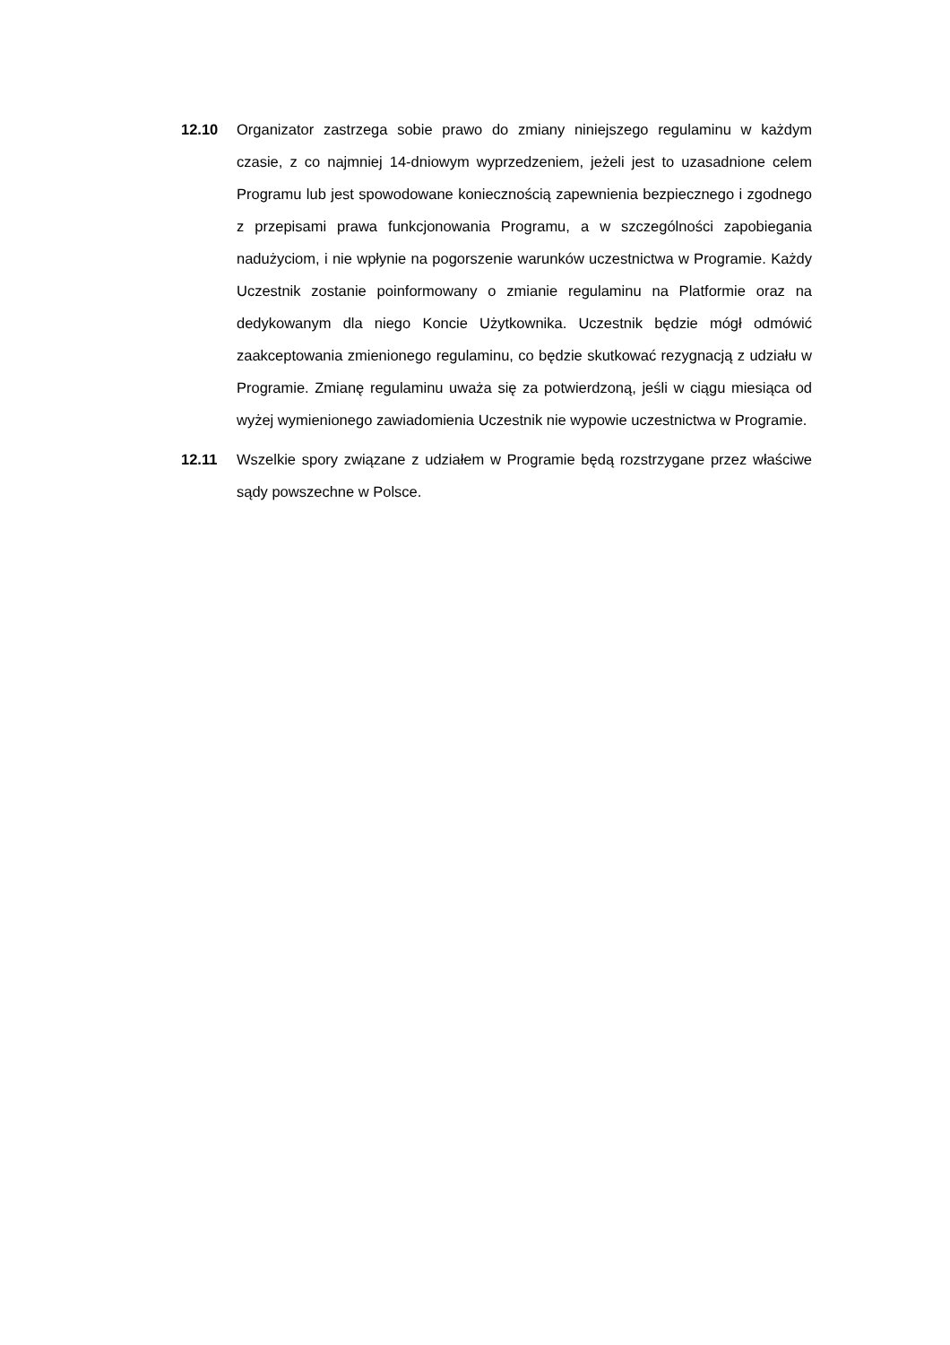12.10 Organizator zastrzega sobie prawo do zmiany niniejszego regulaminu w każdym czasie, z co najmniej 14-dniowym wyprzedzeniem, jeżeli jest to uzasadnione celem Programu lub jest spowodowane koniecznością zapewnienia bezpiecznego i zgodnego z przepisami prawa funkcjonowania Programu, a w szczególności zapobiegania nadużyciom, i nie wpłynie na pogorszenie warunków uczestnictwa w Programie. Każdy Uczestnik zostanie poinformowany o zmianie regulaminu na Platformie oraz na dedykowanym dla niego Koncie Użytkownika. Uczestnik będzie mógł odmówić zaakceptowania zmienionego regulaminu, co będzie skutkować rezygnacją z udziału w Programie. Zmianę regulaminu uważa się za potwierdzoną, jeśli w ciągu miesiąca od wyżej wymienionego zawiadomienia Uczestnik nie wypowie uczestnictwa w Programie.
12.11 Wszelkie spory związane z udziałem w Programie będą rozstrzygane przez właściwe sądy powszechne w Polsce.